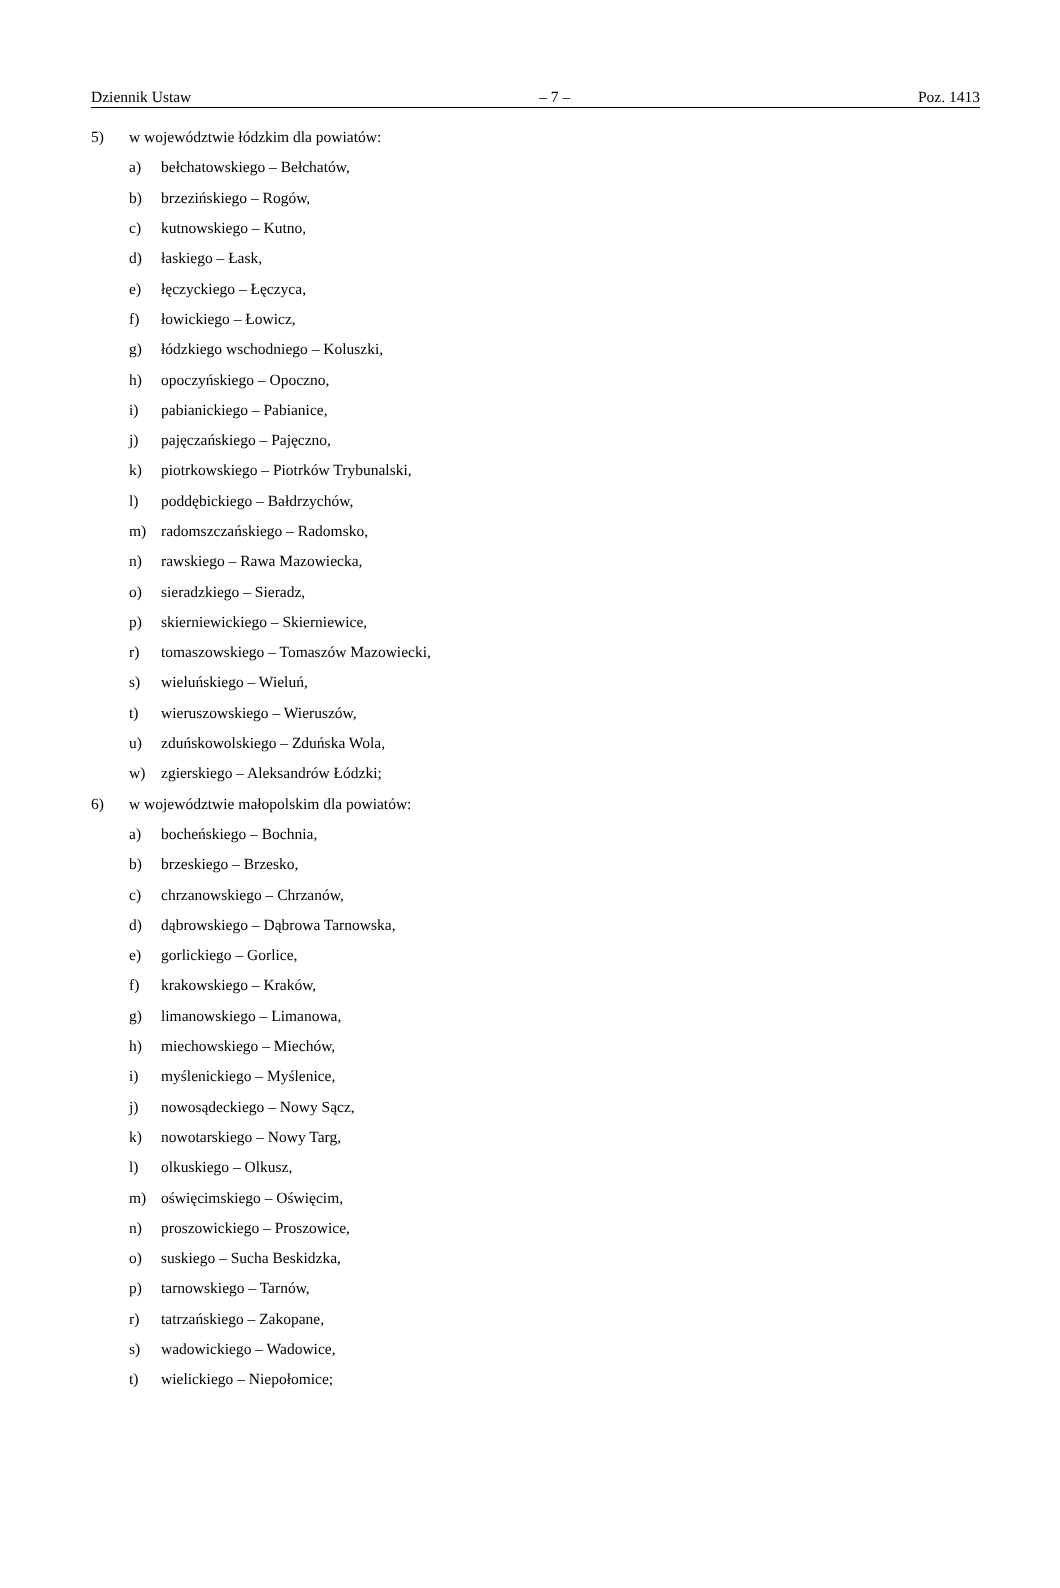Dziennik Ustaw – 7 – Poz. 1413
5) w województwie łódzkim dla powiatów:
a) bełchatowskiego – Bełchatów,
b) brzezińskiego – Rogów,
c) kutnowskiego – Kutno,
d) łaskiego – Łask,
e) łęczyckiego – Łęczyca,
f) łowickiego – Łowicz,
g) łódzkiego wschodniego – Koluszki,
h) opoczyńskiego – Opoczno,
i) pabianickiego – Pabianice,
j) pajęczańskiego – Pajęczno,
k) piotrkowskiego – Piotrków Trybunalski,
l) poddębickiego – Bałdrzychów,
m) radomszczańskiego – Radomsko,
n) rawskiego – Rawa Mazowiecka,
o) sieradzkiego – Sieradz,
p) skierniewickiego – Skierniewice,
r) tomaszowskiego – Tomaszów Mazowiecki,
s) wieluńskiego – Wieluń,
t) wieruszowskiego – Wieruszów,
u) zduńskowolskiego – Zduńska Wola,
w) zgierskiego – Aleksandrów Łódzki;
6) w województwie małopolskim dla powiatów:
a) bocheńskiego – Bochnia,
b) brzeskiego – Brzesko,
c) chrzanowskiego – Chrzanów,
d) dąbrowskiego – Dąbrowa Tarnowska,
e) gorlickiego – Gorlice,
f) krakowskiego – Kraków,
g) limanowskiego – Limanowa,
h) miechowskiego – Miechów,
i) myślenickiego – Myślenice,
j) nowosądeckiego – Nowy Sącz,
k) nowotarskiego – Nowy Targ,
l) olkuskiego – Olkusz,
m) oświęcimskiego – Oświęcim,
n) proszowickiego – Proszowice,
o) suskiego – Sucha Beskidzka,
p) tarnowskiego – Tarnów,
r) tatrzańskiego – Zakopane,
s) wadowickiego – Wadowice,
t) wielickiego – Niepołomice;